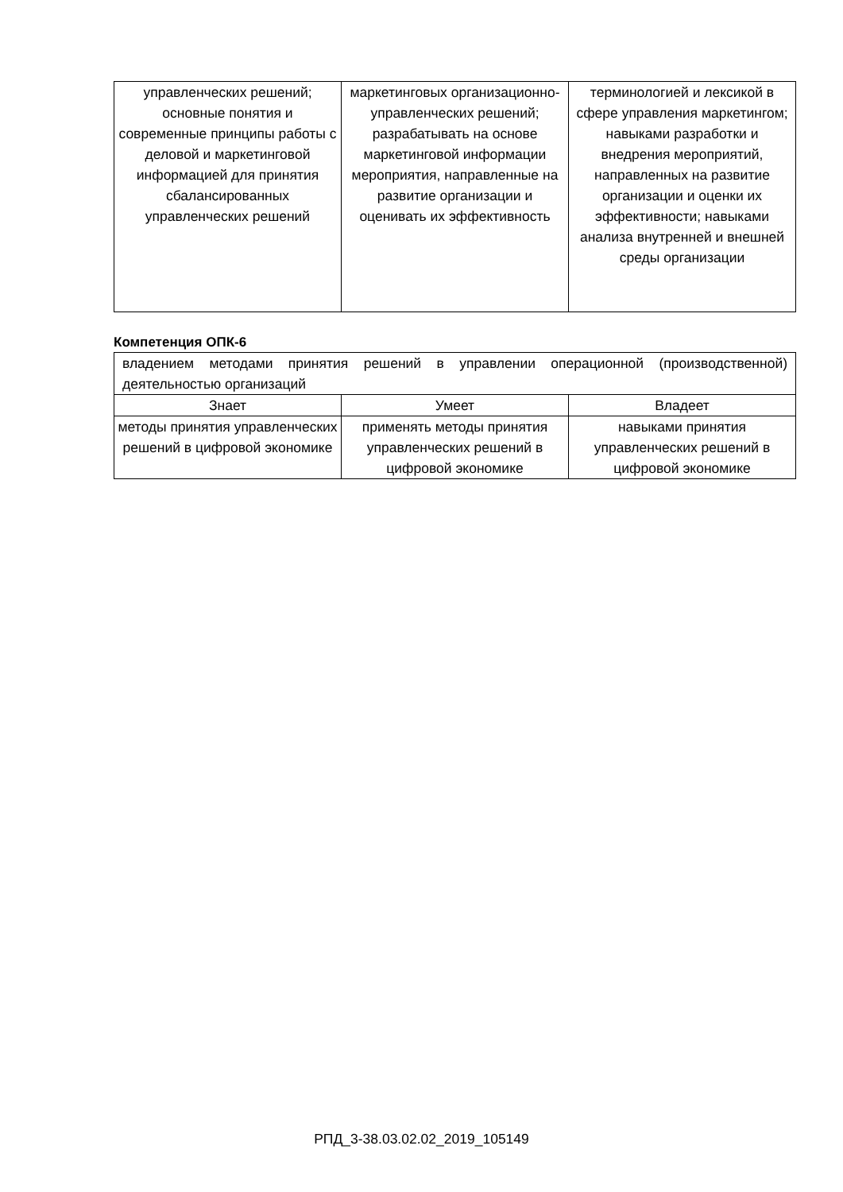| управленческих решений; основные понятия и современные принципы работы с деловой и маркетинговой информацией для принятия сбалансированных управленческих решений | маркетинговых организационно-управленческих решений; разрабатывать на основе маркетинговой информации мероприятия, направленные на развитие организации и оценивать их эффективность | терминологией и лексикой в сфере управления маркетингом; навыками разработки и внедрения мероприятий, направленных на развитие организации и оценки их эффективности; навыками анализа внутренней и внешней среды организации |
Компетенция ОПК-6
| владением методами принятия решений в управлении операционной (производственной) деятельностью организаций | | |
| Знает | Умеет | Владеет |
| методы принятия управленческих решений в цифровой экономике | применять методы принятия управленческих решений в цифровой экономике | навыками принятия управленческих решений в цифровой экономике |
РПД_3-38.03.02.02_2019_105149